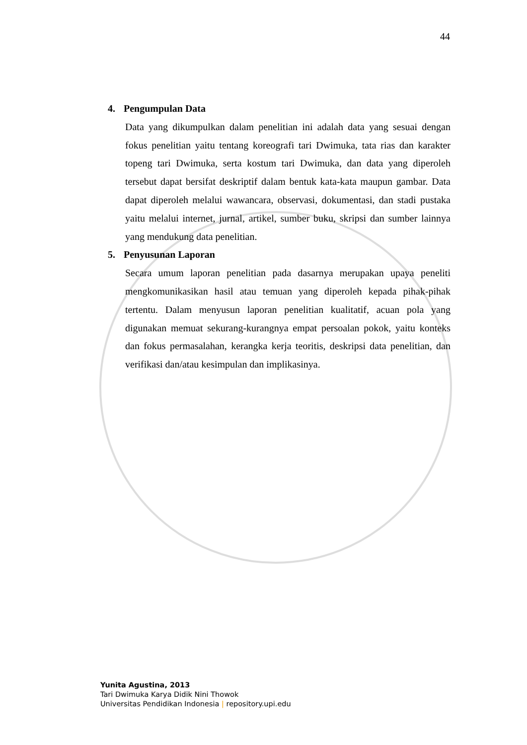44
4. Pengumpulan Data
Data yang dikumpulkan dalam penelitian ini adalah data yang sesuai dengan fokus penelitian yaitu tentang koreografi tari Dwimuka, tata rias dan karakter topeng tari Dwimuka, serta kostum tari Dwimuka, dan data yang diperoleh tersebut dapat bersifat deskriptif dalam bentuk kata-kata maupun gambar. Data dapat diperoleh melalui wawancara, observasi, dokumentasi, dan stadi pustaka yaitu melalui internet, jurnal, artikel, sumber buku, skripsi dan sumber lainnya yang mendukung data penelitian.
5. Penyusunan Laporan
Secara umum laporan penelitian pada dasarnya merupakan upaya peneliti mengkomunikasikan hasil atau temuan yang diperoleh kepada pihak-pihak tertentu. Dalam menyusun laporan penelitian kualitatif, acuan pola yang digunakan memuat sekurang-kurangnya empat persoalan pokok, yaitu konteks dan fokus permasalahan, kerangka kerja teoritis, deskripsi data penelitian, dan verifikasi dan/atau kesimpulan dan implikasinya.
Yunita Agustina, 2013
Tari Dwimuka Karya Didik Nini Thowok
Universitas Pendidikan Indonesia | repository.upi.edu